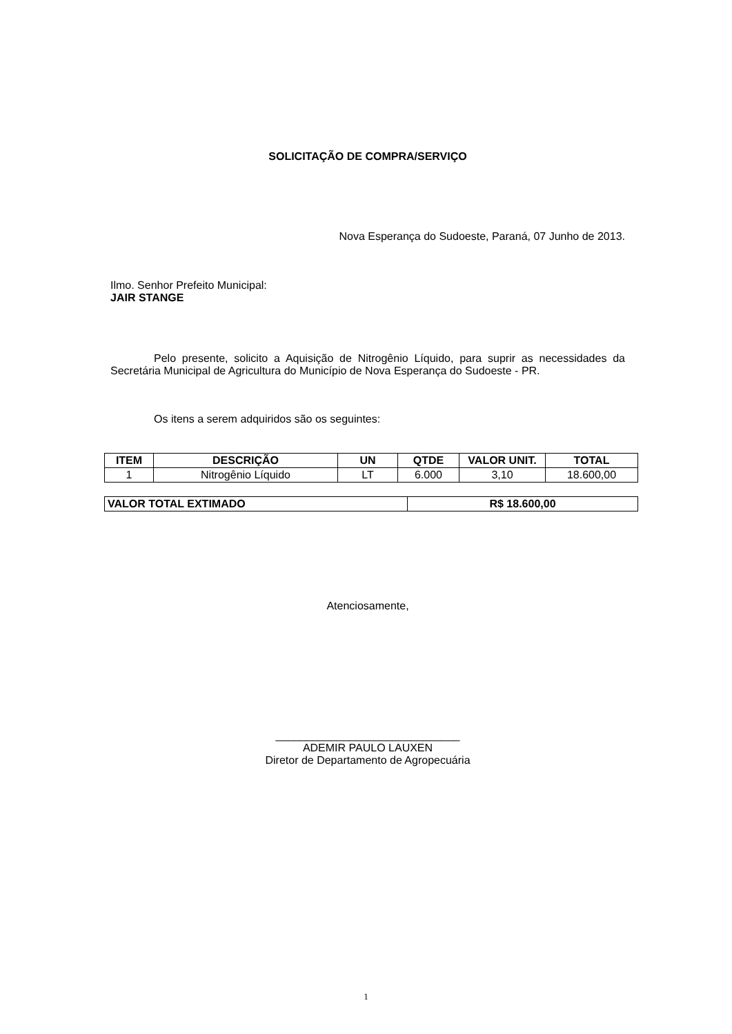SOLICITAÇÃO DE COMPRA/SERVIÇO
Nova Esperança do Sudoeste, Paraná, 07 Junho de 2013.
Ilmo. Senhor Prefeito Municipal:
JAIR STANGE
Pelo presente, solicito a Aquisição de Nitrogênio Líquido, para suprir as necessidades da Secretária Municipal de Agricultura do Município de Nova Esperança do Sudoeste - PR.
Os itens a serem adquiridos são os seguintes:
| ITEM | DESCRIÇÃO | UN | QTDE | VALOR UNIT. | TOTAL |
| --- | --- | --- | --- | --- | --- |
| 1 | Nitrogênio Líquido | LT | 6.000 | 3,10 | 18.600,00 |
| VALOR TOTAL EXTIMADO | R$ 18.600,00 |
| --- | --- |
Atenciosamente,
______________________________
ADEMIR PAULO LAUXEN
Diretor de Departamento de Agropecuária
1